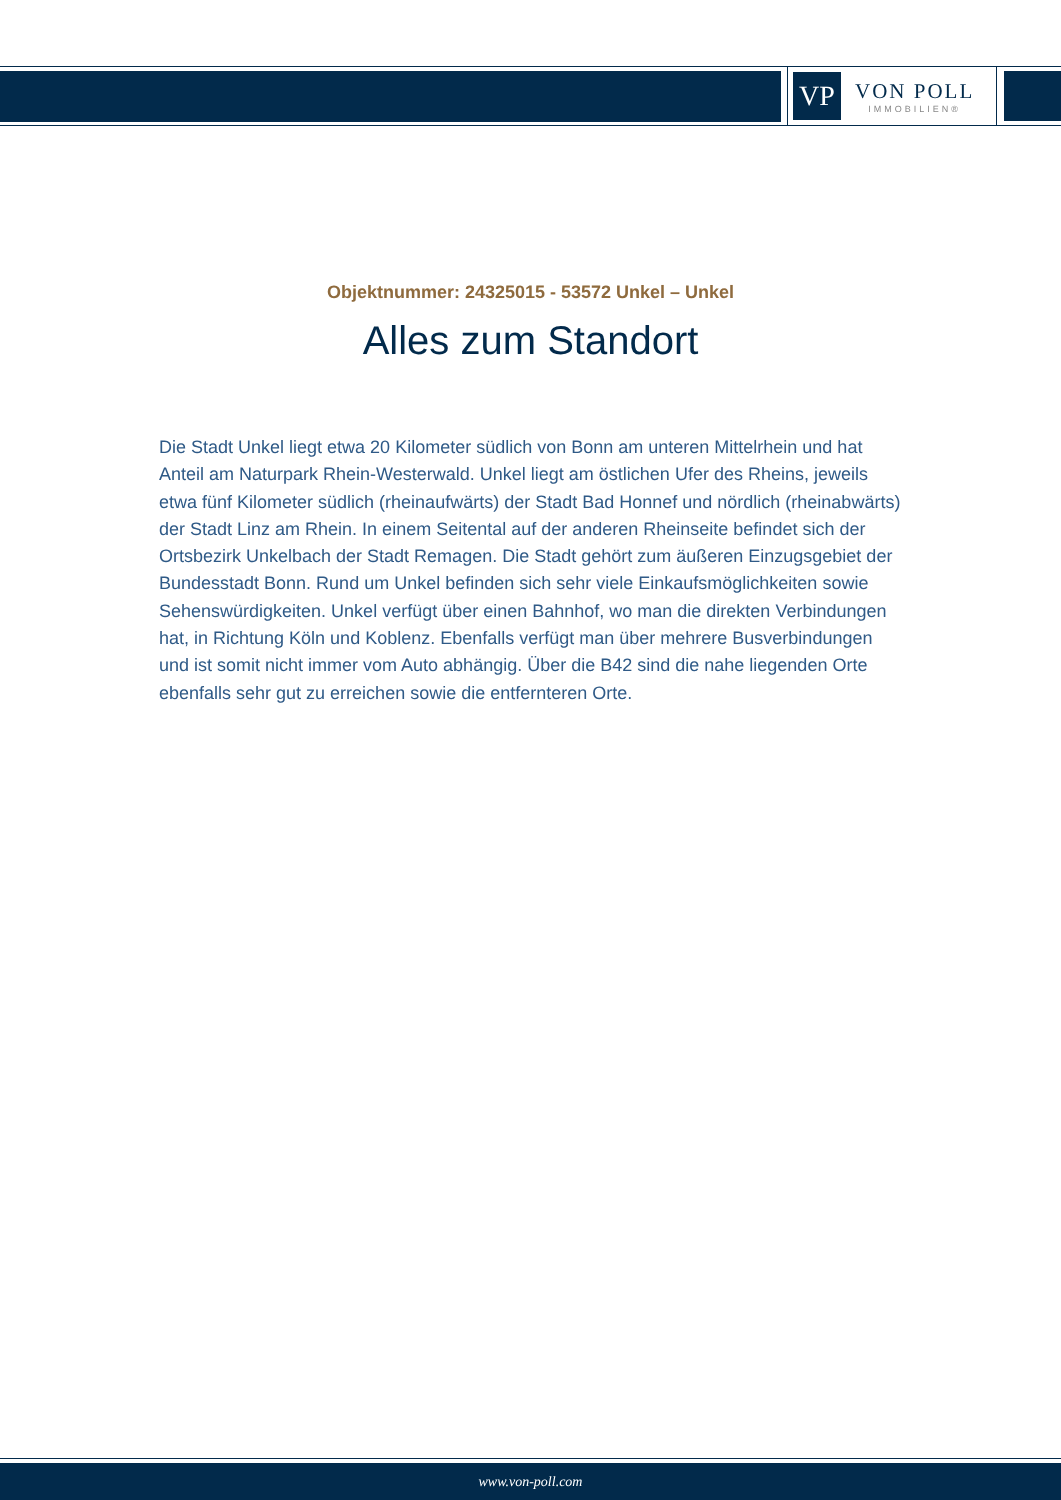VP
VON POLL
IMMOBILIEN®
Objektnummer: 24325015 - 53572 Unkel – Unkel
Alles zum Standort
Die Stadt Unkel liegt etwa 20 Kilometer südlich von Bonn am unteren Mittelrhein und hat Anteil am Naturpark Rhein-Westerwald. Unkel liegt am östlichen Ufer des Rheins, jeweils etwa fünf Kilometer südlich (rheinaufwärts) der Stadt Bad Honnef und nördlich (rheinabwärts) der Stadt Linz am Rhein. In einem Seitental auf der anderen Rheinseite befindet sich der Ortsbezirk Unkelbach der Stadt Remagen. Die Stadt gehört zum äußeren Einzugsgebiet der Bundesstadt Bonn. Rund um Unkel befinden sich sehr viele Einkaufsmöglichkeiten sowie Sehenswürdigkeiten. Unkel verfügt über einen Bahnhof, wo man die direkten Verbindungen hat, in Richtung Köln und Koblenz. Ebenfalls verfügt man über mehrere Busverbindungen und ist somit nicht immer vom Auto abhängig. Über die B42 sind die nahe liegenden Orte ebenfalls sehr gut zu erreichen sowie die entfernteren Orte.
www.von-poll.com